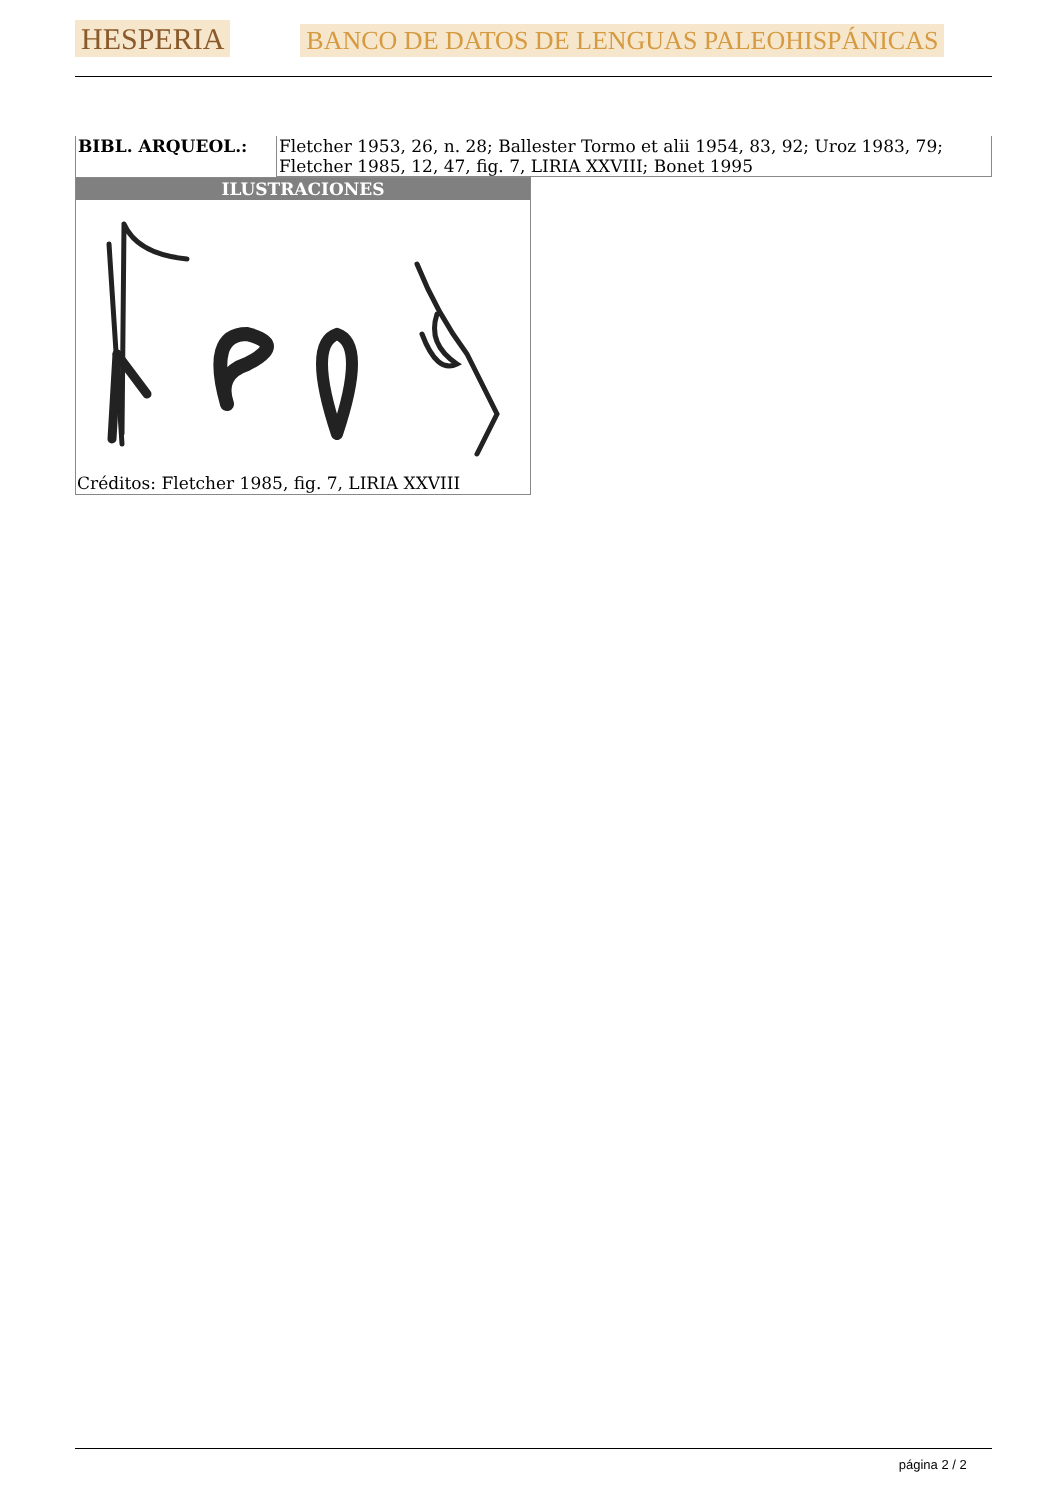HESPERIA BANCO DE DATOS DE LENGUAS PALEOHISPÁNICAS
| BIBL. ARQUEOL.: | Fletcher 1953, 26, n. 28; Ballester Tormo et alii 1954, 83, 92; Uroz 1983, 79; Fletcher 1985, 12, 47, fig. 7, LIRIA XXVIII; Bonet 1995 |
| ILUSTRACIONES |
| --- |
| Créditos: Fletcher 1985, fig. 7, LIRIA XXVIII |
página 2 / 2